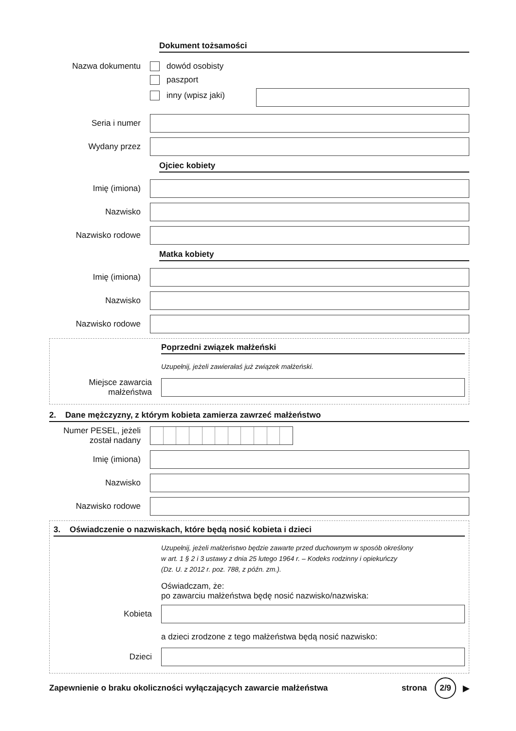Dokument tożsamości
Nazwa dokumentu
dowód osobisty
paszport
inny (wpisz jaki)
Seria i numer
Wydany przez
Ojciec kobiety
Imię (imiona)
Nazwisko
Nazwisko rodowe
Matka kobiety
Imię (imiona)
Nazwisko
Nazwisko rodowe
Poprzedni związek małżeński
Uzupełnij, jeżeli zawierałaś już związek małżeński.
Miejsce zawarcia małżeństwa
2. Dane mężczyzny, z którym kobieta zamierza zawrzeć małżeństwo
Numer PESEL, jeżeli został nadany
Imię (imiona)
Nazwisko
Nazwisko rodowe
3. Oświadczenie o nazwiskach, które będą nosić kobieta i dzieci
Uzupełnij, jeżeli małżeństwo będzie zawarte przed duchownym w sposób określony
w art. 1 § 2 i 3 ustawy z dnia 25 lutego 1964 r. – Kodeks rodzinny i opiekuńczy
(Dz. U. z 2012 r. poz. 788, z późn. zm.).
Oświadczam, że:
po zawarciu małżeństwa będę nosić nazwisko/nazwiska:
Kobieta
a dzieci zrodzone z tego małżeństwa będą nosić nazwisko:
Dzieci
Zapewnienie o braku okoliczności wyłączających zawarcie małżeństwa strona 2/9 ▶